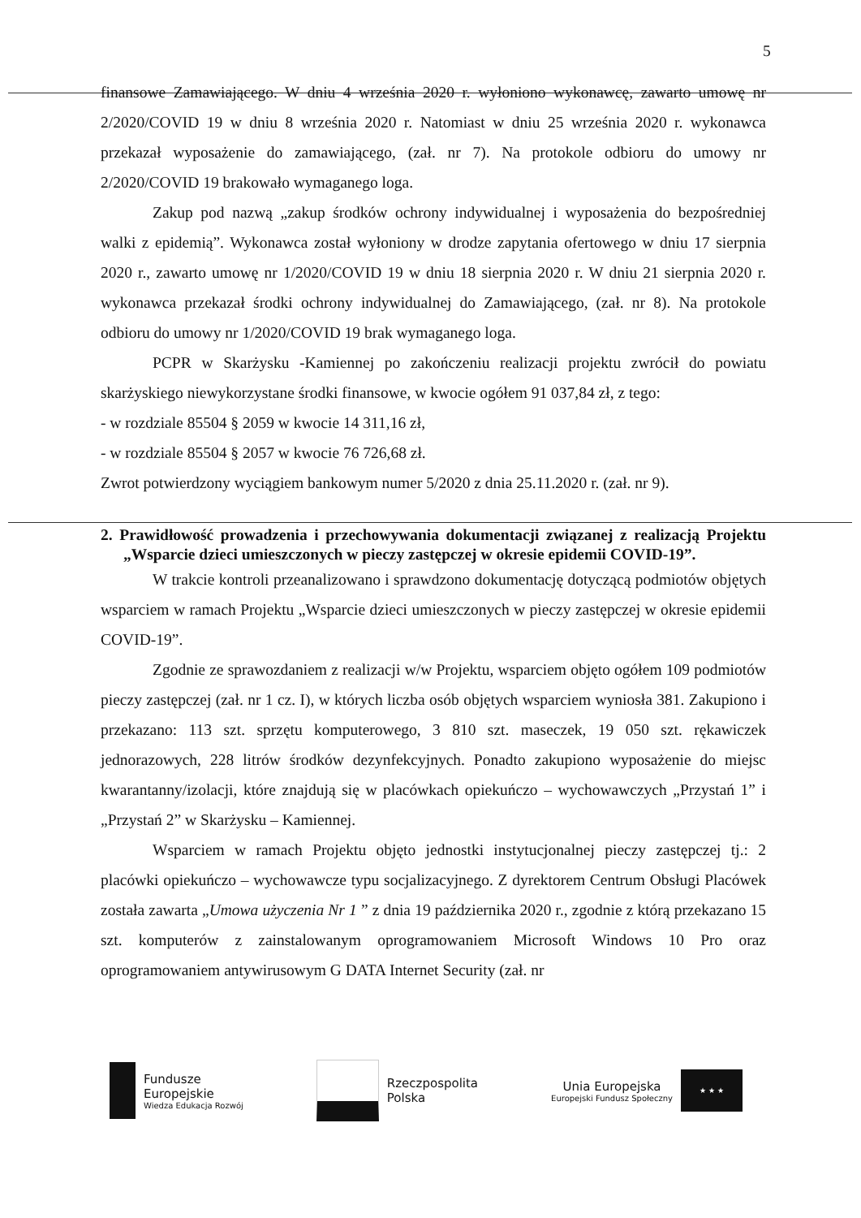5
finansowe Zamawiającego. W dniu 4 września 2020 r. wyłoniono wykonawcę, zawarto umowę nr 2/2020/COVID 19 w dniu 8 września 2020 r. Natomiast w dniu 25 września 2020 r. wykonawca przekazał wyposażenie do zamawiającego, (zał. nr 7). Na protokole odbioru do umowy nr 2/2020/COVID 19 brakowało wymaganego loga.
Zakup pod nazwą „zakup środków ochrony indywidualnej i wyposażenia do bezpośredniej walki z epidemią”. Wykonawca został wyłoniony w drodze zapytania ofertowego w dniu 17 sierpnia 2020 r., zawarto umowę nr 1/2020/COVID 19 w dniu 18 sierpnia 2020 r. W dniu 21 sierpnia 2020 r. wykonawca przekazał środki ochrony indywidualnej do Zamawiającego, (zał. nr 8). Na protokole odbioru do umowy nr 1/2020/COVID 19 brak wymaganego loga.
PCPR w Skarżysku -Kamiennej po zakończeniu realizacji projektu zwrócił do powiatu skarżyskiego niewykorzystane środki finansowe, w kwocie ogółem 91 037,84 zł, z tego:
- w rozdziale 85504 § 2059 w kwocie 14 311,16 zł,
- w rozdziale 85504 § 2057 w kwocie 76 726,68 zł.
Zwrot potwierdzony wyciągiem bankowym numer 5/2020 z dnia 25.11.2020 r. (zał. nr 9).
2. Prawidłowość prowadzenia i przechowywania dokumentacji związanej z realizacją Projektu „Wsparcie dzieci umieszczonych w pieczy zastępczej w okresie epidemii COVID-19”.
W trakcie kontroli przeanalizowano i sprawdzono dokumentację dotyczącą podmiotów objętych wsparciem w ramach Projektu „Wsparcie dzieci umieszczonych w pieczy zastępczej w okresie epidemii COVID-19”.
Zgodnie ze sprawozdaniem z realizacji w/w Projektu, wsparciem objęto ogółem 109 podmiotów pieczy zastępczej (zał. nr 1 cz. I), w których liczba osób objętych wsparciem wyniosła 381. Zakupiono i przekazano: 113 szt. sprzętu komputerowego, 3 810 szt. maseczek, 19 050 szt. rękawiczek jednorazowych, 228 litrów środków dezynfekcyjnych. Ponadto zakupiono wyposażenie do miejsc kwarantanny/izolacji, które znajdują się w placówkach opiekuńczo – wychowawczych „Przystań 1” i „Przystań 2” w Skarżysku – Kamiennej.
Wsparciem w ramach Projektu objęto jednostki instytucjonalnej pieczy zastępczej tj.: 2 placówki opiekuńczo – wychowawcze typu socjalizacyjnego. Z dyrektorem Centrum Obsługi Placówek została zawarta „Umowa użyczenia Nr 1 ” z dnia 19 października 2020 r., zgodnie z którą przekazano 15 szt. komputerów z zainstalowanym oprogramowaniem Microsoft Windows 10 Pro oraz oprogramowaniem antywirusowym G DATA Internet Security (zał. nr
Fundusze
Europejskie
Wiedza Edukacja Rozwój
Rzeczpospolita
Polska
Unia Europejska
Europejski Fundusz Społeczny
★ ★ ★